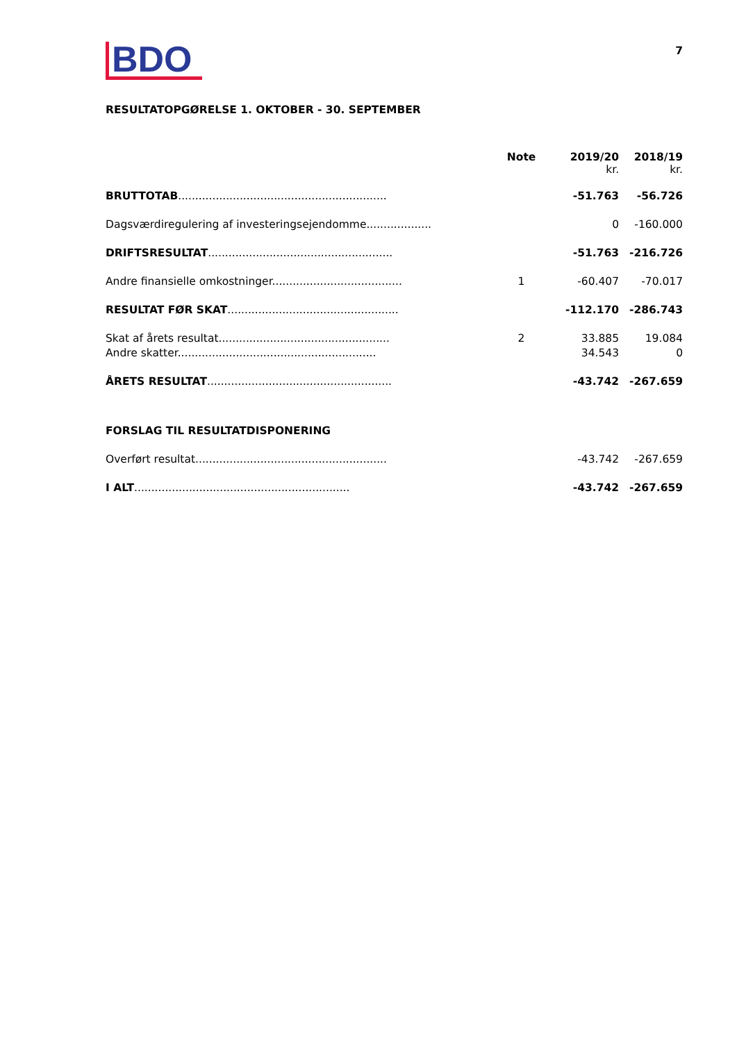BDO
7
RESULTATOPGØRELSE 1. OKTOBER - 30. SEPTEMBER
| | Note | 2019/20 kr. | 2018/19 kr. |
| --- | --- | --- | --- |
| BRUTTOTAB ............................................................. | | -51.763 | -56.726 |
| Dagsværdiregulering af investeringsejendomme................... | | 0 | -160.000 |
| DRIFTSRESULTAT ...................................................... | | -51.763 | -216.726 |
| Andre finansielle omkostninger...................................... | 1 | -60.407 | -70.017 |
| RESULTAT FØR SKAT .................................................. | | -112.170 | -286.743 |
| Skat af årets resultat.................................................. | 2 | 33.885 | 19.084 |
| Andre skatter.......................................................... | | 34.543 | 0 |
| ÅRETS RESULTAT ...................................................... | | -43.742 | -267.659 |
| FORSLAG TIL RESULTATDISPONERING | | | |
| Overført resultat........................................................ | | -43.742 | -267.659 |
| I ALT ............................................................... | | -43.742 | -267.659 |